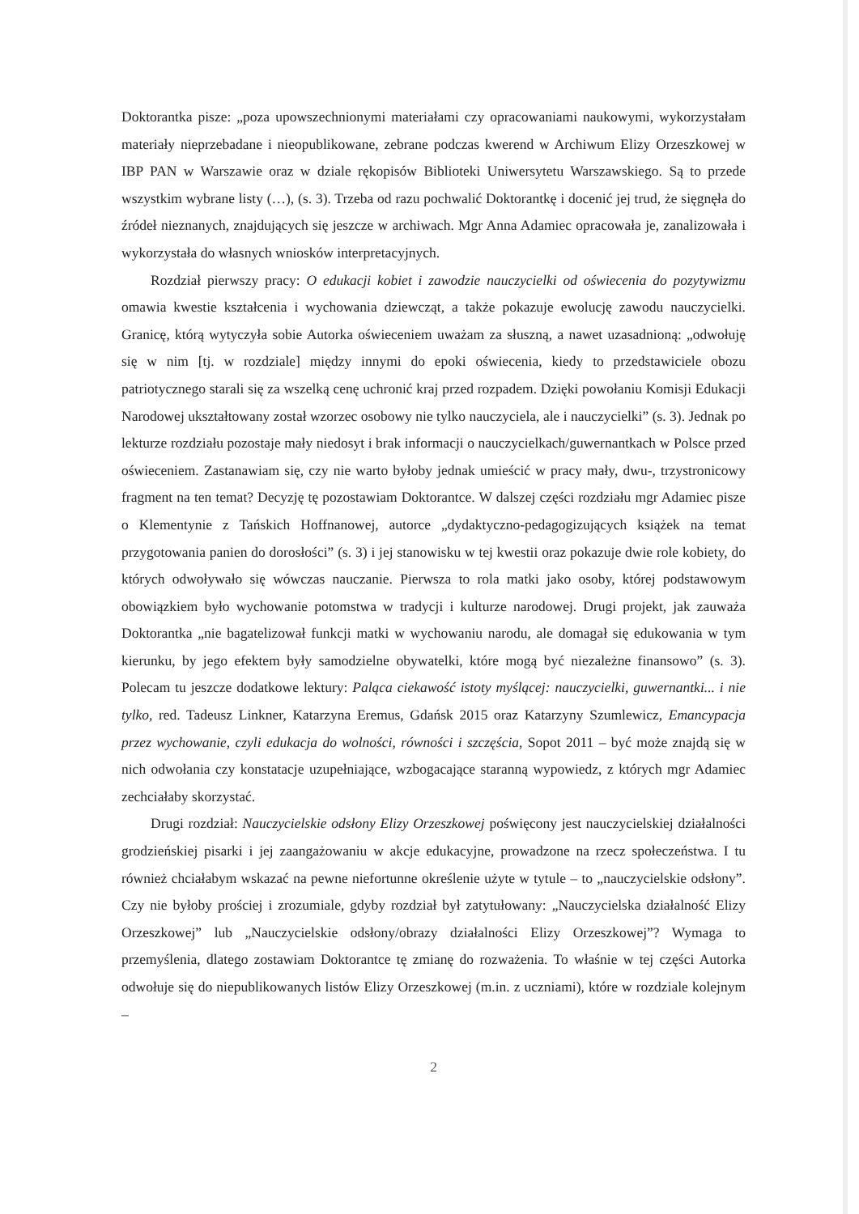Doktorantka pisze: „poza upowszechnionymi materiałami czy opracowaniami naukowymi, wykorzystałam materiały nieprzebadane i nieopublikowane, zebrane podczas kwerend w Archiwum Elizy Orzeszkowej w IBP PAN w Warszawie oraz w dziale rękopisów Biblioteki Uniwersytetu Warszawskiego. Są to przede wszystkim wybrane listy (…), (s. 3). Trzeba od razu pochwalić Doktorantkę i docenić jej trud, że sięgnęła do źródeł nieznanych, znajdujących się jeszcze w archiwach. Mgr Anna Adamiec opracowała je, zanalizowała i wykorzystała do własnych wniosków interpretacyjnych.
Rozdział pierwszy pracy: O edukacji kobiet i zawodzie nauczycielki od oświecenia do pozytywizmu omawia kwestie kształcenia i wychowania dziewcząt, a także pokazuje ewolucję zawodu nauczycielki. Granicę, którą wytyczyła sobie Autorka oświeceniem uważam za słuszną, a nawet uzasadnioną: „odwołuję się w nim [tj. w rozdziale] między innymi do epoki oświecenia, kiedy to przedstawiciele obozu patriotycznego starali się za wszelką cenę uchronić kraj przed rozpadem. Dzięki powołaniu Komisji Edukacji Narodowej ukształtowany został wzorzec osobowy nie tylko nauczyciela, ale i nauczycielki” (s. 3). Jednak po lekturze rozdziału pozostaje mały niedosyt i brak informacji o nauczycielkach/guwernantkach w Polsce przed oświeceniem. Zastanawiam się, czy nie warto byłoby jednak umieścić w pracy mały, dwu-, trzystronicowy fragment na ten temat? Decyzję tę pozostawiam Doktorantce. W dalszej części rozdziału mgr Adamiec pisze o Klementynie z Tańskich Hoffnanowej, autorce „dydaktyczno-pedagogizujących książek na temat przygotowania panien do dorosłości” (s. 3) i jej stanowisku w tej kwestii oraz pokazuje dwie role kobiety, do których odwoływało się wówczas nauczanie. Pierwsza to rola matki jako osoby, której podstawowym obowiązkiem było wychowanie potomstwa w tradycji i kulturze narodowej. Drugi projekt, jak zauważa Doktorantka „nie bagatelizował funkcji matki w wychowaniu narodu, ale domagał się edukowania w tym kierunku, by jego efektem były samodzielne obywatelki, które mogą być niezależne finansowo” (s. 3). Polecam tu jeszcze dodatkowe lektury: Paląca ciekawość istoty myślącej: nauczycielki, guwernantki... i nie tylko, red. Tadeusz Linkner, Katarzyna Eremus, Gdańsk 2015 oraz Katarzyny Szumlewicz, Emancypacja przez wychowanie, czyli edukacja do wolności, równości i szczęścia, Sopot 2011 – być może znajdą się w nich odwołania czy konstatacje uzupełniające, wzbogacające staranną wypowiedz, z których mgr Adamiec zechciałaby skorzystać.
Drugi rozdział: Nauczycielskie odsłony Elizy Orzeszkowej poświęcony jest nauczycielskiej działalności grodzieńskiej pisarki i jej zaangażowaniu w akcje edukacyjne, prowadzone na rzecz społeczeństwa. I tu również chciałabym wskazać na pewne niefortunne określenie użyte w tytule – to „nauczycielskie odsłony”. Czy nie byłoby prościej i zrozumiale, gdyby rozdział był zatytułowany: „Nauczycielska działalność Elizy Orzeszkowej” lub „Nauczycielskie odsłony/obrazy działalności Elizy Orzeszkowej”? Wymaga to przemyślenia, dlatego zostawiam Doktorantce tę zmianę do rozważenia. To właśnie w tej części Autorka odwołuje się do niepublikowanych listów Elizy Orzeszkowej (m.in. z uczniami), które w rozdziale kolejnym –
2